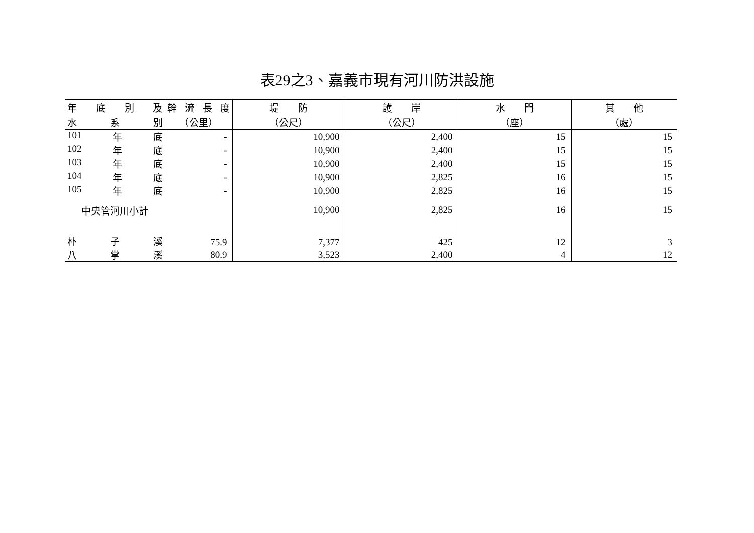表29之3、嘉義市現有河川防洪設施
| 年 底 別 及 | 幹 流 長 度 | 堤 防 | 護 岸 | 水 門 | 其 他 |
| --- | --- | --- | --- | --- | --- |
| 水 系 別 | （公里） | （公尺） | （公尺） | （座） | （處） |
| 101 年 底 | - | 10,900 | 2,400 | 15 | 15 |
| 102 年 底 | - | 10,900 | 2,400 | 15 | 15 |
| 103 年 底 | - | 10,900 | 2,400 | 15 | 15 |
| 104 年 底 | - | 10,900 | 2,825 | 16 | 15 |
| 105 年 底 | - | 10,900 | 2,825 | 16 | 15 |
| 中央管河川小計 | | 10,900 | 2,825 | 16 | 15 |
| 朴 子 溪 | 75.9 | 7,377 | 425 | 12 | 3 |
| 八 掌 溪 | 80.9 | 3,523 | 2,400 | 4 | 12 |